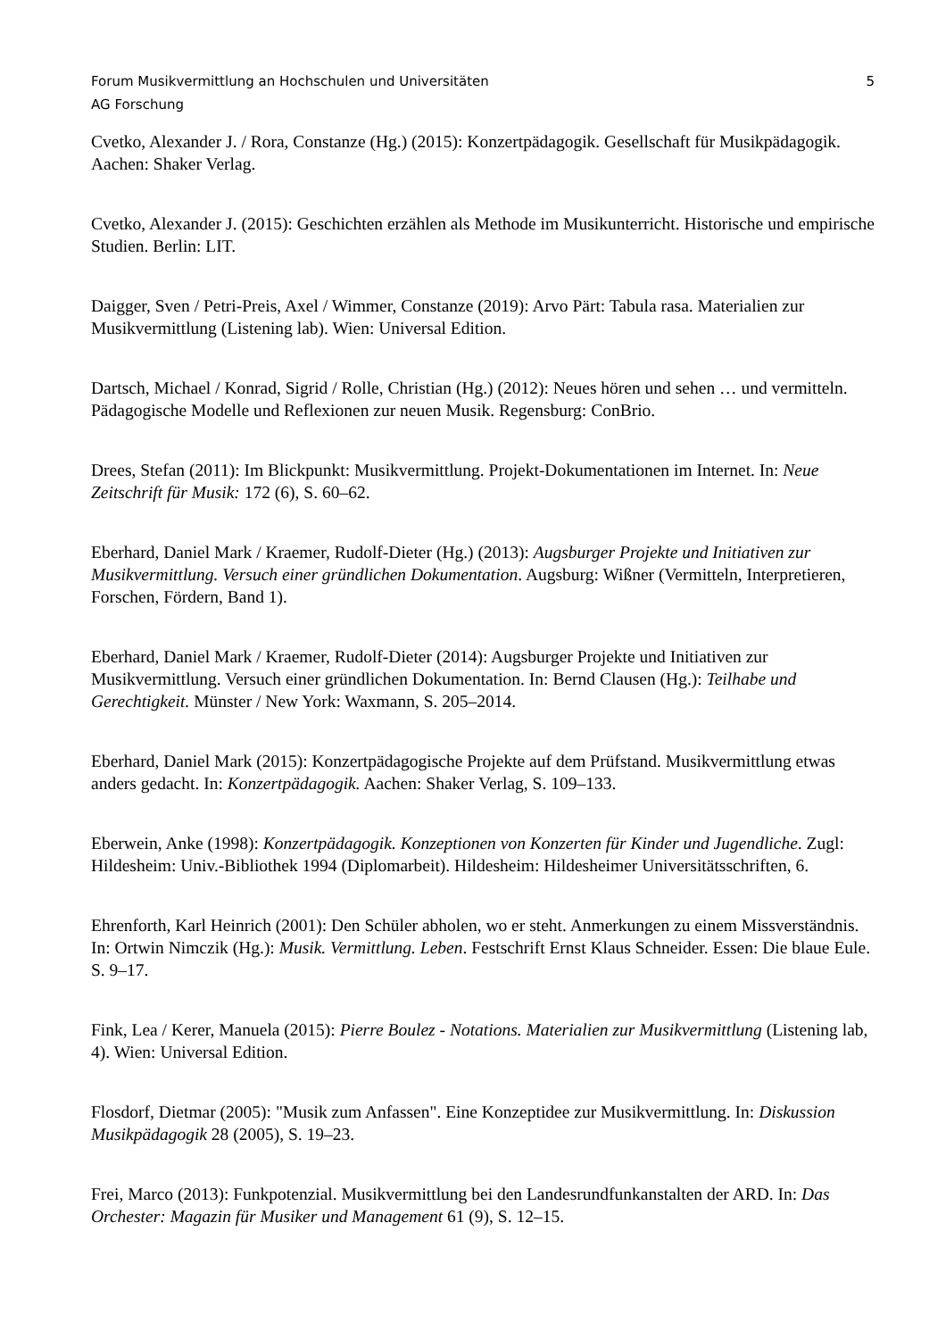Forum Musikvermittlung an Hochschulen und Universitäten 5
AG Forschung
Cvetko, Alexander J. / Rora, Constanze (Hg.) (2015): Konzertpädagogik. Gesellschaft für Musikpädagogik. Aachen: Shaker Verlag.
Cvetko, Alexander J. (2015): Geschichten erzählen als Methode im Musikunterricht. Historische und empirische Studien. Berlin: LIT.
Daigger, Sven / Petri-Preis, Axel / Wimmer, Constanze (2019): Arvo Pärt: Tabula rasa. Materialien zur Musikvermittlung (Listening lab). Wien: Universal Edition.
Dartsch, Michael / Konrad, Sigrid / Rolle, Christian (Hg.) (2012): Neues hören und sehen … und vermitteln. Pädagogische Modelle und Reflexionen zur neuen Musik. Regensburg: ConBrio.
Drees, Stefan (2011): Im Blickpunkt: Musikvermittlung. Projekt-Dokumentationen im Internet. In: Neue Zeitschrift für Musik: 172 (6), S. 60–62.
Eberhard, Daniel Mark / Kraemer, Rudolf-Dieter (Hg.) (2013): Augsburger Projekte und Initiativen zur Musikvermittlung. Versuch einer gründlichen Dokumentation. Augsburg: Wißner (Vermitteln, Interpretieren, Forschen, Fördern, Band 1).
Eberhard, Daniel Mark / Kraemer, Rudolf-Dieter (2014): Augsburger Projekte und Initiativen zur Musikvermittlung. Versuch einer gründlichen Dokumentation. In: Bernd Clausen (Hg.): Teilhabe und Gerechtigkeit. Münster / New York: Waxmann, S. 205–2014.
Eberhard, Daniel Mark (2015): Konzertpädagogische Projekte auf dem Prüfstand. Musikvermittlung etwas anders gedacht. In: Konzertpädagogik. Aachen: Shaker Verlag, S. 109–133.
Eberwein, Anke (1998): Konzertpädagogik. Konzeptionen von Konzerten für Kinder und Jugendliche. Zugl: Hildesheim: Univ.-Bibliothek 1994 (Diplomarbeit). Hildesheim: Hildesheimer Universitätsschriften, 6.
Ehrenforth, Karl Heinrich (2001): Den Schüler abholen, wo er steht. Anmerkungen zu einem Missverständnis. In: Ortwin Nimczik (Hg.): Musik. Vermittlung. Leben. Festschrift Ernst Klaus Schneider. Essen: Die blaue Eule. S. 9–17.
Fink, Lea / Kerer, Manuela (2015): Pierre Boulez - Notations. Materialien zur Musikvermittlung (Listening lab, 4). Wien: Universal Edition.
Flosdorf, Dietmar (2005): "Musik zum Anfassen". Eine Konzeptidee zur Musikvermittlung. In: Diskussion Musikpädagogik 28 (2005), S. 19–23.
Frei, Marco (2013): Funkpotenzial. Musikvermittlung bei den Landesrundfunkanstalten der ARD. In: Das Orchester: Magazin für Musiker und Management 61 (9), S. 12–15.